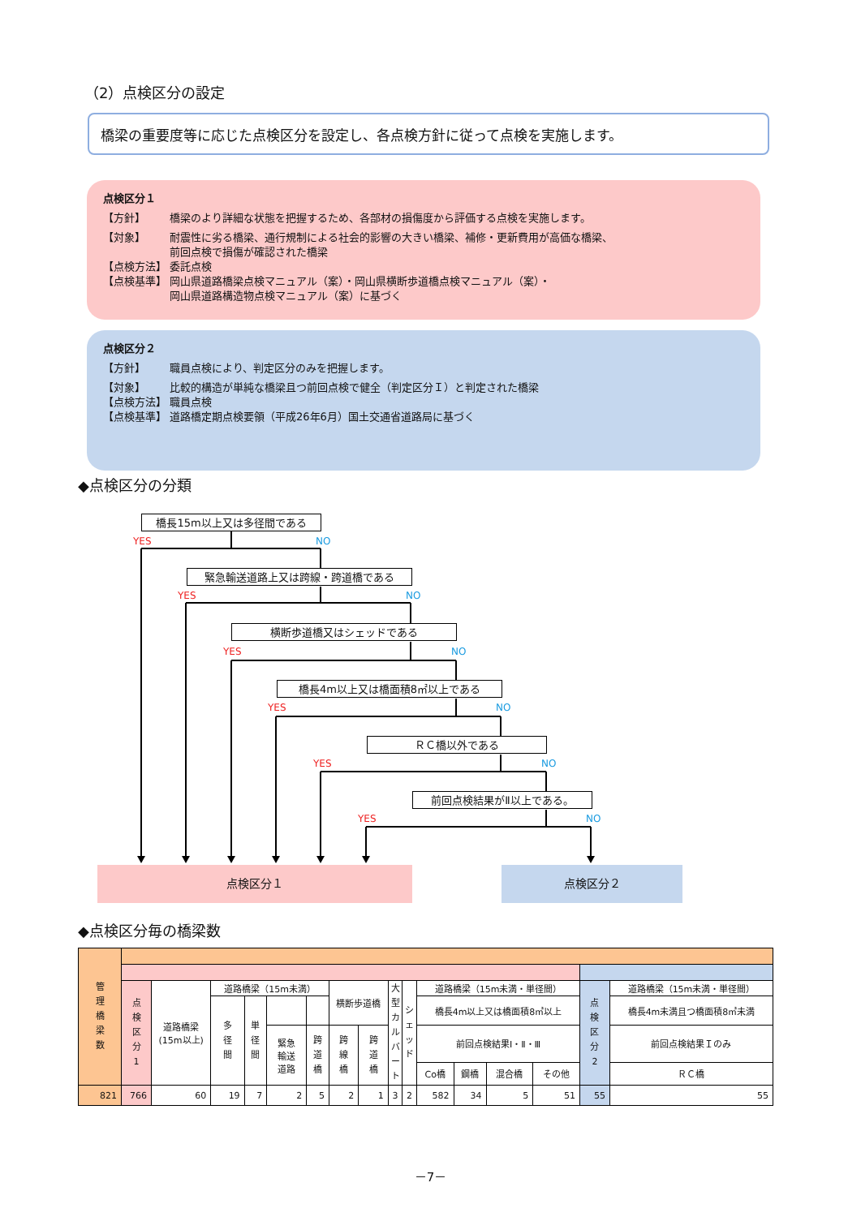（2）点検区分の設定
橋梁の重要度等に応じた点検区分を設定し、各点検方針に従って点検を実施します。
点検区分１
【方針】 橋梁のより詳細な状態を把握するため、各部材の損傷度から評価する点検を実施します。
【対象】 耐震性に劣る橋梁、通行規制による社会的影響の大きい橋梁、補修・更新費用が高価な橋梁、
前回点検で損傷が確認された橋梁
【点検方法】 委託点検
【点検基準】 岡山県道路橋梁点検マニュアル（案）・岡山県横断歩道橋点検マニュアル（案）・
岡山県道路構造物点検マニュアル（案）に基づく
点検区分２
【方針】 職員点検により、判定区分のみを把握します。
【対象】 比較的構造が単純な橋梁且つ前回点検で健全（判定区分Ｉ）と判定された橋梁
【点検方法】 職員点検
【点検基準】 道路橋定期点検要領（平成26年6月）国土交通省道路局に基づく
◆点検区分の分類
橋長15m以上又は多径間である
YES NO
緊急輸送道路上又は跨線・跨道橋である
YES NO
横断歩道橋又はシェッドである
YES NO
橋長4m以上又は橋面積8㎡以上である
YES NO
ＲＣ橋以外である
YES NO
前回点検結果がⅡ以上である。
YES NO
点検区分１ 点検区分２
◆点検区分毎の橋梁数
| 管 理 橋 梁 数 | | | | | | | | | | | | | | | | |
| | 点 検 区 分 1 | 道路橋梁 (15m以上) | 道路橋梁（15m未満） | | | | 横断歩道橋 | | 大 型 カ ル バ ー ト | シ ェ ッ ド | 道路橋梁（15m未満・単径間） | | | | 点 検 区 分 2 | 道路橋梁（15m未満・単径間） |
| | | | 多 径 間 | 単 径 間 | | | | | | | 橋長4m以上又は橋面積8㎡以上 | | | | | 橋長4m未満且つ橋面積8㎡未満 |
| | | | | | 緊急 輸送 道路 | 跨 道 橋 | 跨 線 橋 | 跨 道 橋 | | | 前回点検結果Ⅰ・Ⅱ・Ⅲ | | | | | 前回点検結果Ｉのみ |
| | | | | | | | | | | | Co橋 | 鋼橋 | 混合橋 | その他 | | ＲＣ橋 |
| 821 | 766 | 60 | 19 | 7 | 2 | 5 | 2 | 1 | 3 | 2 | 582 | 34 | 5 | 51 | 55 | 55 |
－7－